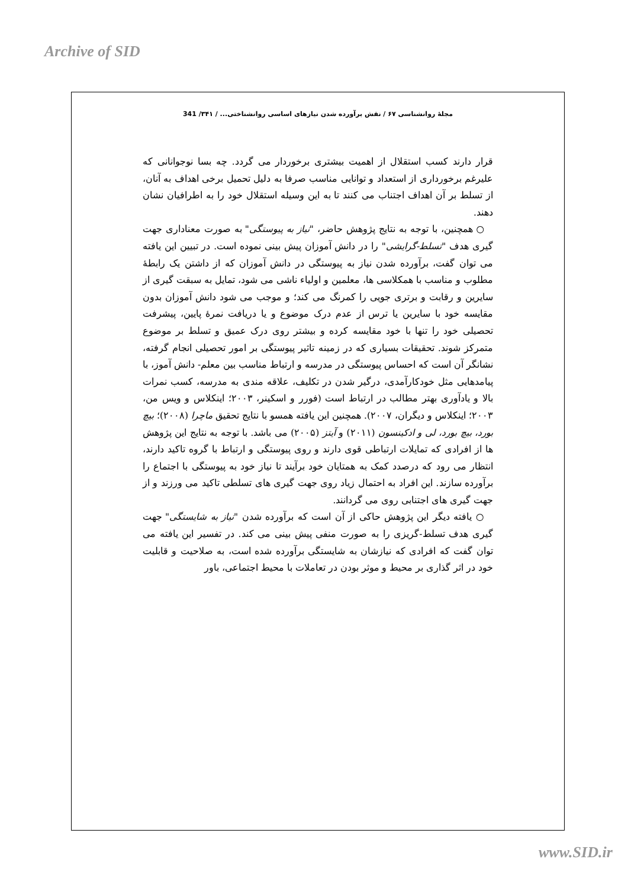Archive of SID
مجلهٔ روانشناسی ۶۷ / نقش برآورده شدن نیازهای اساسی روانشناختی... / ۳۴۱/ 341
قرار دارند کسب استقلال از اهمیت بیشتری برخوردار می گردد. چه بسا نوجوانانی که علیرغم برخورداری از استعداد و توانایی مناسب صرفا به دلیل تحمیل برخی اهداف به آنان، از تسلط بر آن اهداف اجتناب می کنند تا به این وسیله استقلال خود را به اطرافیان نشان دهند.
○ همچنین، با توجه به نتایج پژوهش حاضر، "نیاز به پیوستگی" به صورت معناداری جهت گیری هدف "تسلط-گرایشی" را در دانش آموزان پیش بینی نموده است. در تبیین این یافته می توان گفت، برآورده شدن نیاز به پیوستگی در دانش آموزان که از داشتن یک رابطهٔ مطلوب و مناسب با همکلاسی ها، معلمین و اولیاء ناشی می شود، تمایل به سبقت گیری از سایرین و رقابت و برتری جویی را کمرنگ می کند؛ و موجب می شود دانش آموزان بدون مقایسه خود با سایرین یا ترس از عدم درک موضوع و یا دریافت نمرهٔ پایین، پیشرفت تحصیلی خود را تنها با خود مقایسه کرده و بیشتر روی درک عمیق و تسلط بر موضوع متمرکز شوند. تحقیقات بسیاری که در زمینه تاثیر پیوستگی بر امور تحصیلی انجام گرفته، نشانگر آن است که احساس پیوستگی در مدرسه و ارتباط مناسب بین معلم- دانش آموز، با پیامدهایی مثل خودکارآمدی، درگیر شدن در تکلیف، علاقه مندی به مدرسه، کسب نمرات بالا و یادآوری بهتر مطالب در ارتباط است (فورر و اسکینر، ۲۰۰۳؛ اینکلاس و ویس من، ۲۰۰۳؛ اینکلاس و دیگران، ۲۰۰۷). همچنین این یافته همسو با نتایج تحقیق ماچرا (۲۰۰۸)؛ بیچ بورد، بیچ بورد، لی و ادکینسون (۲۰۱۱) و آیتز (۲۰۰۵) می باشد. با توجه به نتایج این پژوهش ها از افرادی که تمایلات ارتباطی قوی دارند و روی پیوستگی و ارتباط با گروه تاکید دارند، انتظار می رود که درصدد کمک به همتایان خود برآیند تا نیاز خود به پیوستگی با اجتماع را برآورده سازند. این افراد به احتمال زیاد روی جهت گیری های تسلطی تاکید می ورزند و از جهت گیری های اجتنابی روی می گردانند.
○ یافته دیگر این پژوهش حاکی از آن است که برآورده شدن "نیاز به شایستگی" جهت گیری هدف تسلط-گریزی را به صورت منفی پیش بینی می کند. در تفسیر این یافته می توان گفت که افرادی که نیازشان به شایستگی برآورده شده است، به صلاحیت و قابلیت خود در اثر گذاری بر محیط و موثر بودن در تعاملات با محیط اجتماعی، باور
www.SID.ir